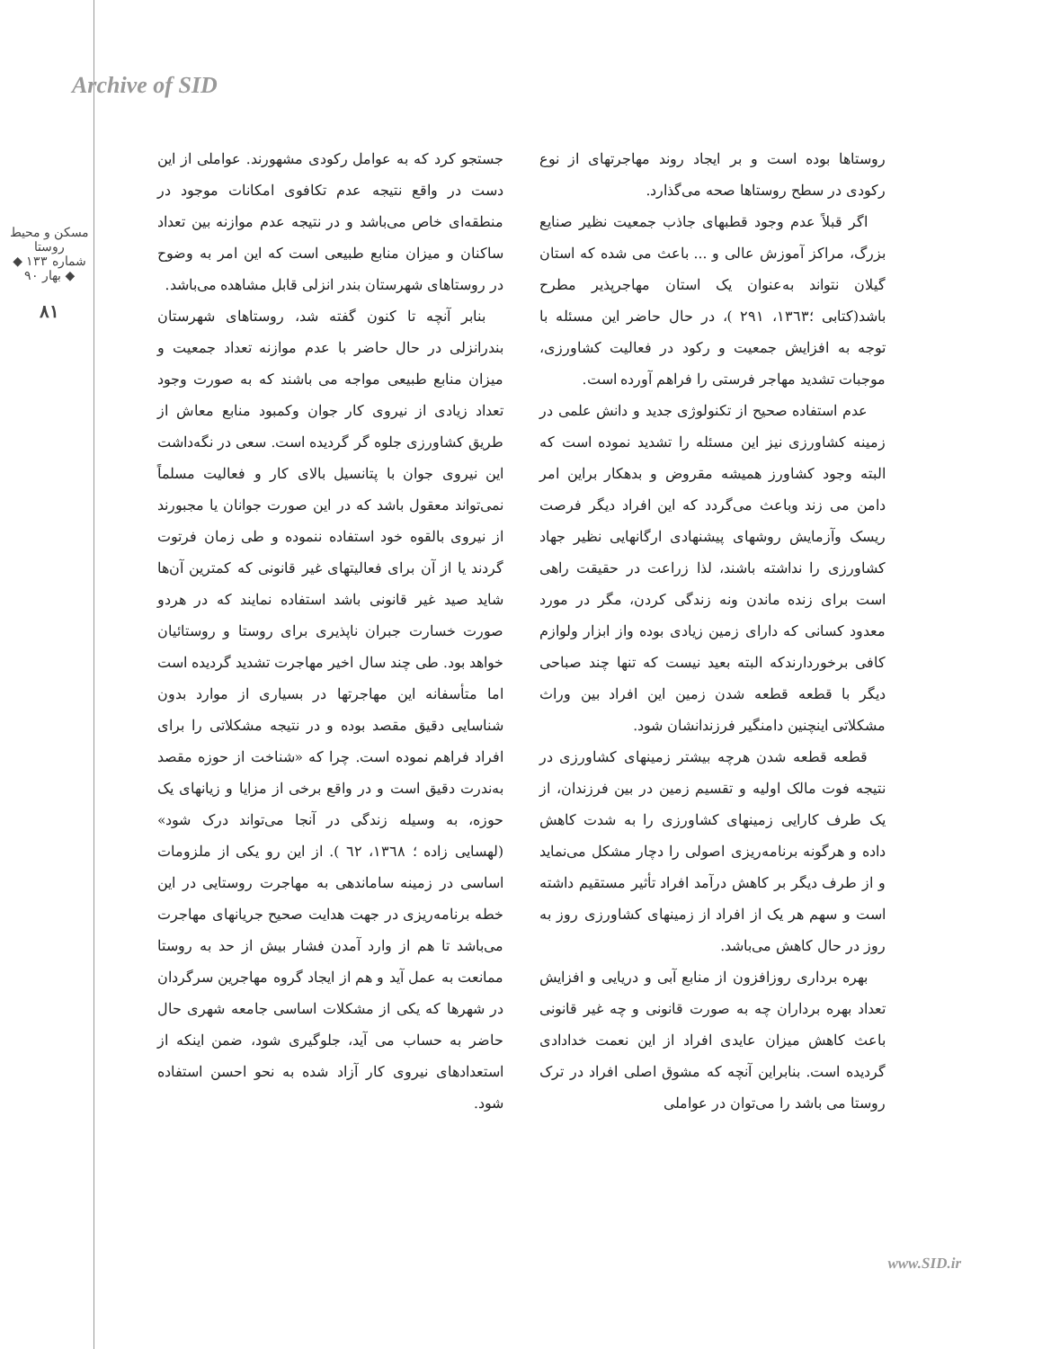Archive of SID
مسکن و محیط روستا
شماره ۱۳۳ ◆ بهار ۹۰ ◆
۸۱
روستاها بوده است و بر ایجاد روند مهاجرتهای از نوع رکودی در سطح روستاها صحه می‌گذارد.
اگر قبلاً عدم وجود قطبهای جاذب جمعیت نظیر صنایع بزرگ، مراکز آموزش عالی و ... باعث می شده که استان گیلان نتواند به‌عنوان یک استان مهاجرپذیر مطرح باشد(کتابی ؛۱۳٦۳، ۲۹۱ )، در حال حاضر این مسئله با توجه به افزایش جمعیت و رکود در فعالیت کشاورزی، موجبات تشدید مهاجر فرستی را فراهم آورده است.
عدم استفاده صحیح از تکنولوژی جدید و دانش علمی در زمینه کشاورزی نیز این مسئله را تشدید نموده است که البته وجود کشاورز همیشه مقروض و بدهکار براین امر دامن می زند وباعث می‌گردد که این افراد دیگر فرصت ریسک وآزمایش روشهای پیشنهادی ارگانهایی نظیر جهاد کشاورزی را نداشته باشند، لذا زراعت در حقیقت راهی است برای زنده ماندن ونه زندگی کردن، مگر در مورد معدود کسانی که دارای زمین زیادی بوده واز ابزار ولوازم کافی برخوردارندکه البته بعید نیست که تنها چند صباحی دیگر با قطعه قطعه شدن زمین این افراد بین وراث مشکلاتی اینچنین دامنگیر فرزندانشان شود.
قطعه قطعه شدن هرچه بیشتر زمینهای کشاورزی در نتیجه فوت مالک اولیه و تقسیم زمین در بین فرزندان، از یک طرف کارایی زمینهای کشاورزی را به شدت کاهش داده و هرگونه برنامه‌ریزی اصولی را دچار مشکل می‌نماید و از طرف دیگر بر کاهش درآمد افراد تأثیر مستقیم داشته است و سهم هر یک از افراد از زمینهای کشاورزی روز به روز در حال کاهش می‌باشد.
بهره برداری روزافزون از منابع آبی و دریایی و افزایش تعداد بهره برداران چه به صورت قانونی و چه غیر قانونی باعث کاهش میزان عایدی افراد از این نعمت خدادادی گردیده است. بنابراین آنچه که مشوق اصلی افراد در ترک روستا می باشد را می‌توان در عواملی
جستجو کرد که به عوامل رکودی مشهورند. عواملی از این دست در واقع نتیجه عدم تکافوی امکانات موجود در منطقه‌ای خاص می‌باشد و در نتیجه عدم موازنه بین تعداد ساکنان و میزان منابع طبیعی است که این امر به وضوح در روستاهای شهرستان بندر انزلی قابل مشاهده می‌باشد.
بنابر آنچه تا کنون گفته شد، روستاهای شهرستان بندرانزلی در حال حاضر با عدم موازنه تعداد جمعیت و میزان منابع طبیعی مواجه می باشند که به صورت وجود تعداد زیادی از نیروی کار جوان وکمبود منابع معاش از طریق کشاورزی جلوه گر گردیده است. سعی در نگه‌داشت این نیروی جوان با پتانسیل بالای کار و فعالیت مسلماً نمی‌تواند معقول باشد که در این صورت جوانان یا مجبورند از نیروی بالقوه خود استفاده ننموده و طی زمان فرتوت گردند یا از آن برای فعالیتهای غیر قانونی که کمترین آن‌ها شاید صید غیر قانونی باشد استفاده نمایند که در هردو صورت خسارت جبران ناپذیری برای روستا و روستائیان خواهد بود. طی چند سال اخیر مهاجرت تشدید گردیده است اما متأسفانه این مهاجرتها در بسیاری از موارد بدون شناسایی دقیق مقصد بوده و در نتیجه مشکلاتی را برای افراد فراهم نموده است. چرا که «شناخت از حوزه مقصد به‌ندرت دقیق است و در واقع برخی از مزایا و زیانهای یک حوزه، به وسیله زندگی در آنجا می‌تواند درک شود» (لهسایی زاده ؛ ۱۳٦۸، ٦۲ ). از این رو یکی از ملزومات اساسی در زمینه ساماندهی به مهاجرت روستایی در این خطه برنامه‌ریزی در جهت هدایت صحیح جریانهای مهاجرت می‌باشد تا هم از وارد آمدن فشار بیش از حد به روستا ممانعت به عمل آید و هم از ایجاد گروه مهاجرین سرگردان در شهرها که یکی از مشکلات اساسی جامعه شهری حال حاضر به حساب می آید، جلوگیری شود، ضمن اینکه از استعدادهای نیروی کار آزاد شده به نحو احسن استفاده شود.
www.SID.ir